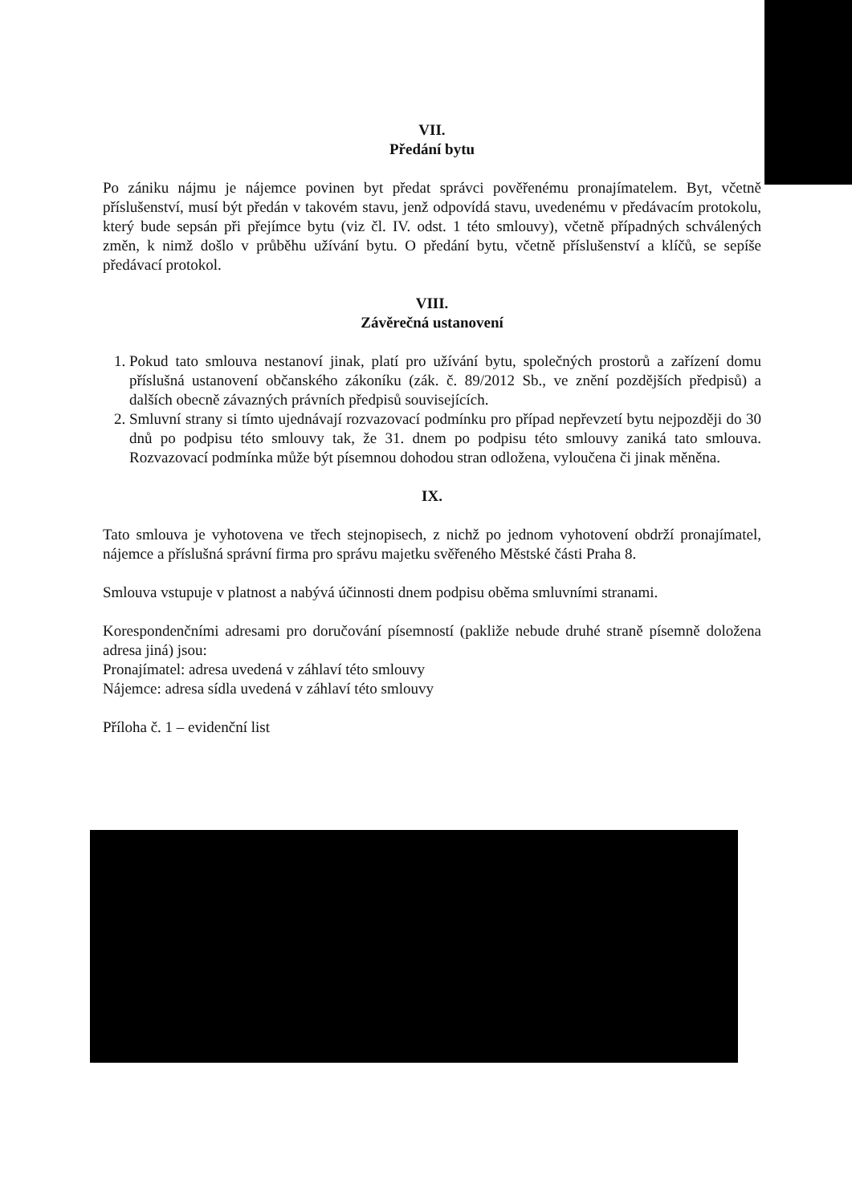VII.
Předání bytu
Po zániku nájmu je nájemce povinen byt předat správci pověřenému pronajímatelem. Byt, včetně příslušenství, musí být předán v takovém stavu, jenž odpovídá stavu, uvedenému v předávacím protokolu, který bude sepsán při přejímce bytu (viz čl. IV. odst. 1 této smlouvy), včetně případných schválených změn, k nimž došlo v průběhu užívání bytu. O předání bytu, včetně příslušenství a klíčů, se sepíše předávací protokol.
VIII.
Závěrečná ustanovení
1. Pokud tato smlouva nestanoví jinak, platí pro užívání bytu, společných prostorů a zařízení domu příslušná ustanovení občanského zákoníku (zák. č. 89/2012 Sb., ve znění pozdějších předpisů) a dalších obecně závazných právních předpisů souvisejících.
2. Smluvní strany si tímto ujednávají rozvazovací podmínku pro případ nepřevzetí bytu nejpozději do 30 dnů po podpisu této smlouvy tak, že 31. dnem po podpisu této smlouvy zaniká tato smlouva. Rozvazovací podmínka může být písemnou dohodou stran odložena, vyloučena či jinak měněna.
IX.
Tato smlouva je vyhotovena ve třech stejnopisech, z nichž po jednom vyhotovení obdrží pronajímatel, nájemce a příslušná správní firma pro správu majetku svěřeného Městské části Praha 8.
Smlouva vstupuje v platnost a nabývá účinnosti dnem podpisu oběma smluvními stranami.
Korespondenčními adresami pro doručování písemností (pakliže nebude druhé straně písemně doložena adresa jiná) jsou:
Pronajímatel: adresa uvedená v záhlaví této smlouvy
Nájemce: adresa sídla uvedená v záhlaví této smlouvy
Příloha č. 1 – evidenční list